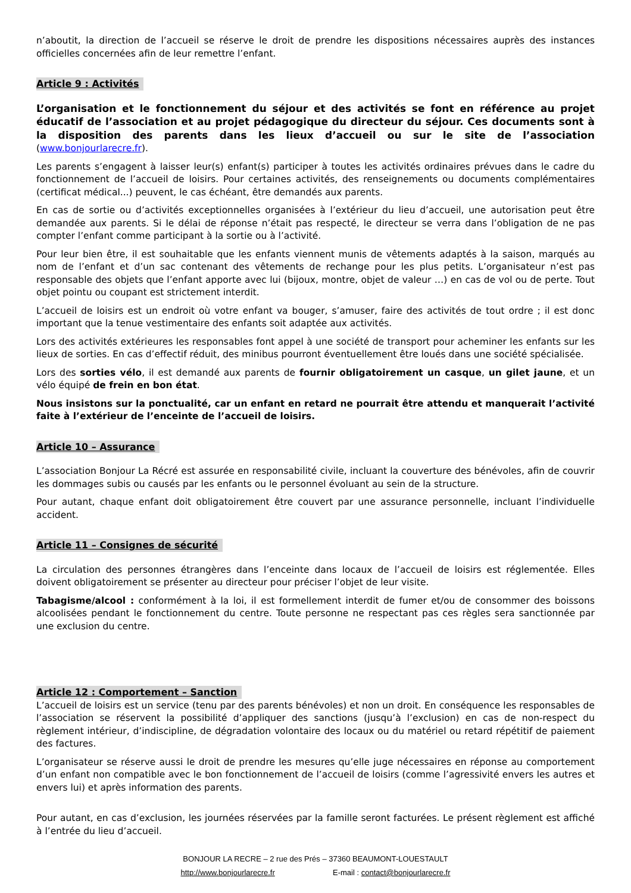n’aboutit, la direction de l’accueil se réserve le droit de prendre les dispositions nécessaires auprès des instances officielles concernées afin de leur remettre l’enfant.
Article 9 : Activités
L’organisation et le fonctionnement du séjour et des activités se font en référence au projet éducatif de l’association et au projet pédagogique du directeur du séjour. Ces documents sont à la disposition des parents dans les lieux d’accueil ou sur le site de l’association (www.bonjourlarecre.fr).
Les parents s’engagent à laisser leur(s) enfant(s) participer à toutes les activités ordinaires prévues dans le cadre du fonctionnement de l’accueil de loisirs. Pour certaines activités, des renseignements ou documents complémentaires (certificat médical...) peuvent, le cas échéant, être demandés aux parents.
En cas de sortie ou d’activités exceptionnelles organisées à l’extérieur du lieu d’accueil, une autorisation peut être demandée aux parents. Si le délai de réponse n’était pas respecté, le directeur se verra dans l’obligation de ne pas compter l’enfant comme participant à la sortie ou à l’activité.
Pour leur bien être, il est souhaitable que les enfants viennent munis de vêtements adaptés à la saison, marqués au nom de l’enfant et d’un sac contenant des vêtements de rechange pour les plus petits. L’organisateur n’est pas responsable des objets que l’enfant apporte avec lui (bijoux, montre, objet de valeur …) en cas de vol ou de perte. Tout objet pointu ou coupant est strictement interdit.
L’accueil de loisirs est un endroit où votre enfant va bouger, s’amuser, faire des activités de tout ordre ; il est donc important que la tenue vestimentaire des enfants soit adaptée aux activités.
Lors des activités extérieures les responsables font appel à une société de transport pour acheminer les enfants sur les lieux de sorties. En cas d’effectif réduit, des minibus pourront éventuellement être loués dans une société spécialisée.
Lors des sorties vélo, il est demandé aux parents de fournir obligatoirement un casque, un gilet jaune, et un vélo équipé de frein en bon état.
Nous insistons sur la ponctualité, car un enfant en retard ne pourrait être attendu et manquerait l’activité faite à l’extérieur de l’enceinte de l’accueil de loisirs.
Article 10 – Assurance
L’association Bonjour La Récré est assurée en responsabilité civile, incluant la couverture des bénévoles, afin de couvrir les dommages subis ou causés par les enfants ou le personnel évoluant au sein de la structure.
Pour autant, chaque enfant doit obligatoirement être couvert par une assurance personnelle, incluant l’individuelle accident.
Article 11 – Consignes de sécurité
La circulation des personnes étrangères dans l’enceinte dans locaux de l’accueil de loisirs est réglementée. Elles doivent obligatoirement se présenter au directeur pour préciser l’objet de leur visite.
Tabagisme/alcool : conformément à la loi, il est formellement interdit de fumer et/ou de consommer des boissons alcoolisées pendant le fonctionnement du centre. Toute personne ne respectant pas ces règles sera sanctionnée par une exclusion du centre.
Article 12 : Comportement – Sanction
L’accueil de loisirs est un service (tenu par des parents bénévoles) et non un droit. En conséquence les responsables de l’association se réservent la possibilité d’appliquer des sanctions (jusqu’à l’exclusion) en cas de non-respect du règlement intérieur, d’indiscipline, de dégradation volontaire des locaux ou du matériel ou retard répétitif de paiement des factures.
L’organisateur se réserve aussi le droit de prendre les mesures qu’elle juge nécessaires en réponse au comportement d’un enfant non compatible avec le bon fonctionnement de l’accueil de loisirs (comme l’agressivité envers les autres et envers lui) et après information des parents.
Pour autant, en cas d’exclusion, les journées réservées par la famille seront facturées. Le présent règlement est affiché à l’entrée du lieu d’accueil.
BONJOUR LA RECRE – 2 rue des Prés – 37360 BEAUMONT-LOUESTAULT
http://www.bonjourlarecre.fr E-mail : contact@bonjourlarecre.fr